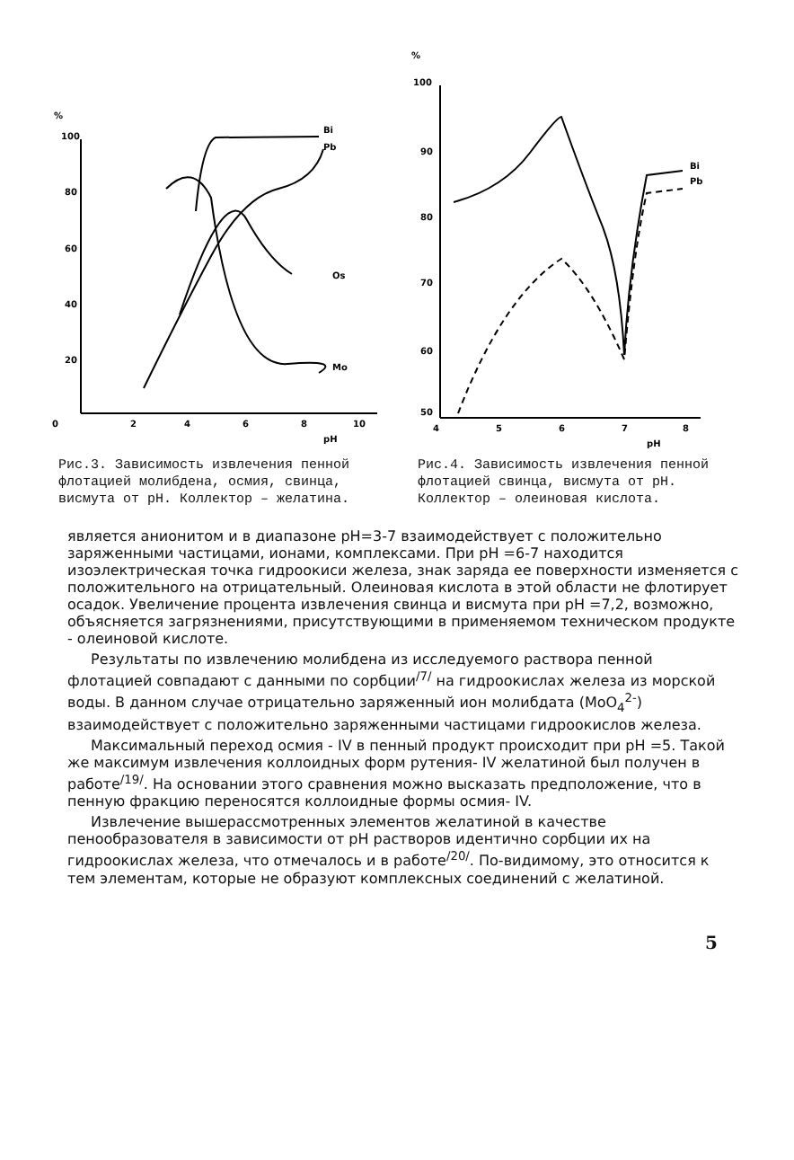%
100
80
60
40
20
0
2
4
6
8
10
pH
Bi
Pb
Os
Mo
Рис.3. Зависимость извлечения пенной флотацией молибдена, осмия, свинца, висмута от pH. Коллектор – желатина.
%
100
90
80
70
60
50
4
5
6
7
8
pH
Bi
Pb
Рис.4. Зависимость извлечения пенной флотацией свинца, висмута от pH. Коллектор – олеиновая кислота.
является анионитом и в диапазоне pH=3-7 взаимодействует с положительно заряженными частицами, ионами, комплексами. При pH =6-7 находится изоэлектрическая точка гидроокиси железа, знак заряда ее поверхности изменяется с положительного на отрицательный. Олеиновая кислота в этой области не флотирует осадок. Увеличение процента извлечения свинца и висмута при pH =7,2, возможно, объясняется загрязнениями, присутствующими в применяемом техническом продукте - олеиновой кислоте.
Результаты по извлечению молибдена из исследуемого раствора пенной флотацией совпадают с данными по сорбции<sup>/7/</sup> на гидроокислах железа из морской воды. В данном случае отрицательно заряженный ион молибдата (MoO<sub>4</sub><sup>2-</sup>) взаимодействует с положительно заряженными частицами гидроокислов железа.
Максимальный переход осмия - IV в пенный продукт происходит при pH =5. Такой же максимум извлечения коллоидных форм рутения- IV желатиной был получен в работе<sup>/19/</sup>. На основании этого сравнения можно высказать предположение, что в пенную фракцию переносятся коллоидные формы осмия- IV.
Извлечение вышерассмотренных элементов желатиной в качестве пенообразователя в зависимости от pH растворов идентично сорбции их на гидроокислах железа, что отмечалось и в работе<sup>/20/</sup>. По-видимому, это относится к тем элементам, которые не образуют комплексных соединений с желатиной.
5